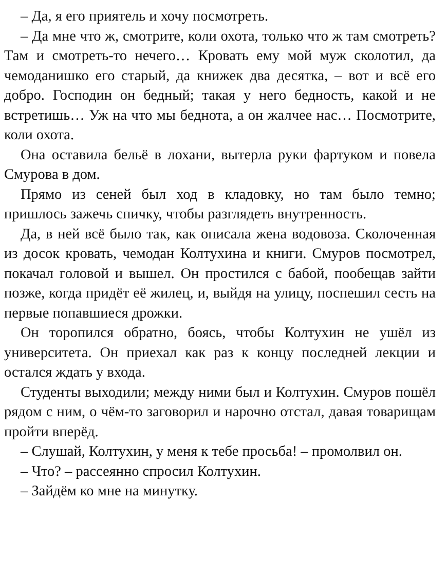– Да, я его приятель и хочу посмотреть.
– Да мне что ж, смотрите, коли охота, только что ж там смотреть? Там и смотреть-то нечего… Кровать ему мой муж сколотил, да чемоданишко его старый, да книжек два десятка, – вот и всё его добро. Господин он бедный; такая у него бедность, какой и не встретишь… Уж на что мы беднота, а он жалчее нас… Посмотрите, коли охота.
Она оставила бельё в лохани, вытерла руки фартуком и повела Смурова в дом.
Прямо из сеней был ход в кладовку, но там было темно; пришлось зажечь спичку, чтобы разглядеть внутренность.
Да, в ней всё было так, как описала жена водовоза. Сколоченная из досок кровать, чемодан Колтухина и книги. Смуров посмотрел, покачал головой и вышел. Он простился с бабой, пообещав зайти позже, когда придёт её жилец, и, выйдя на улицу, поспешил сесть на первые попавшиеся дрожки.
Он торопился обратно, боясь, чтобы Колтухин не ушёл из университета. Он приехал как раз к концу последней лекции и остался ждать у входа.
Студенты выходили; между ними был и Колтухин. Смуров пошёл рядом с ним, о чём-то заговорил и нарочно отстал, давая товарищам пройти вперёд.
– Слушай, Колтухин, у меня к тебе просьба! – промолвил он.
– Что? – рассеянно спросил Колтухин.
– Зайдём ко мне на минутку.